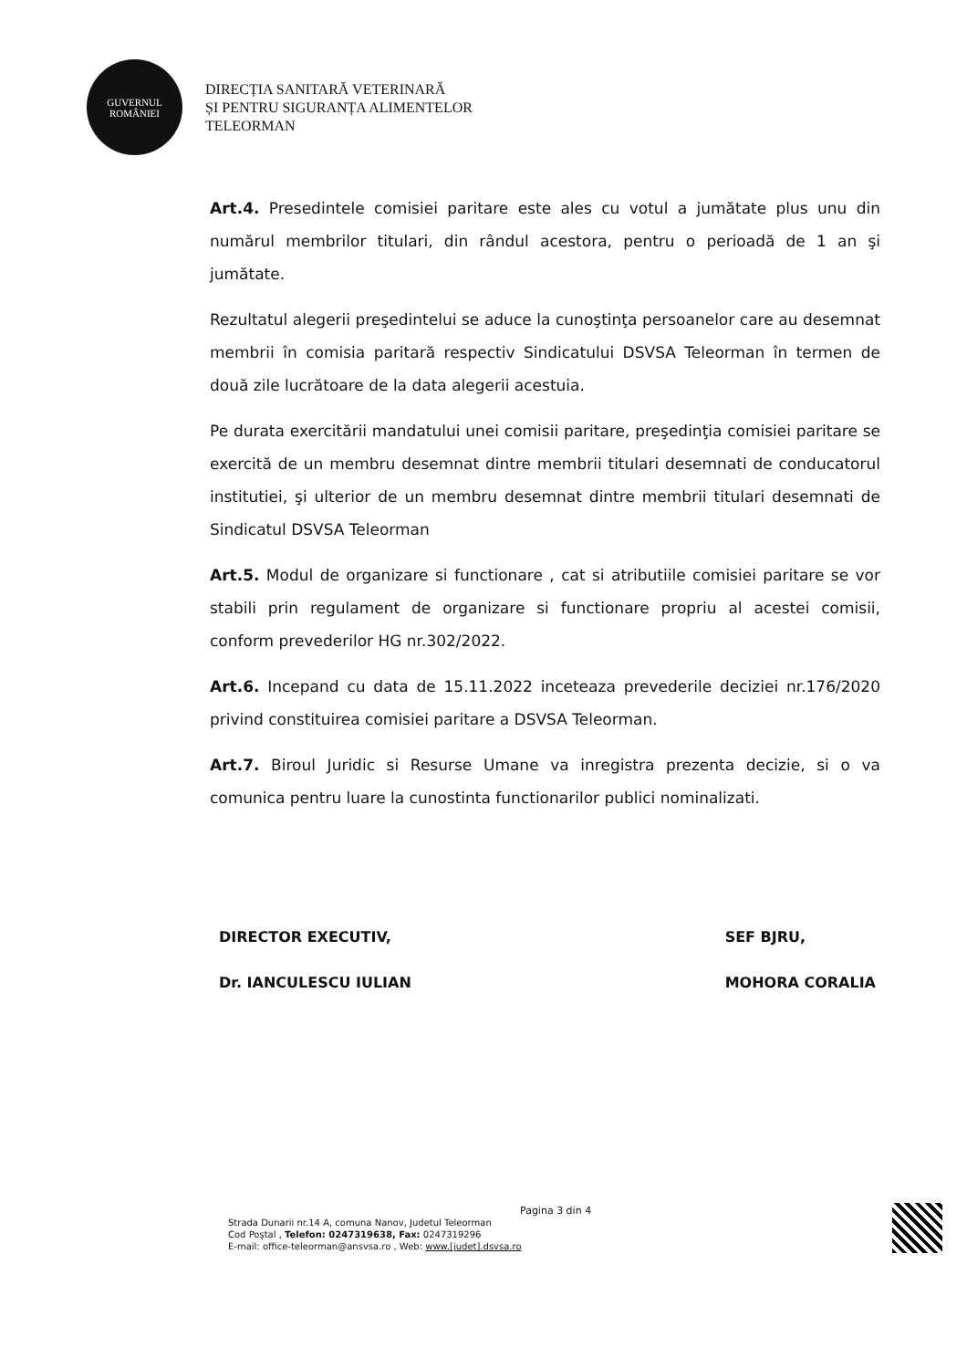GUVERNUL
ROMÂNIEI
DIRECȚIA SANITARĂ VETERINARĂ
ȘI PENTRU SIGURANȚA ALIMENTELOR
TELEORMAN
Art.4. Presedintele comisiei paritare este ales cu votul a jumătate plus unu din numărul membrilor titulari, din rândul acestora, pentru o perioadă de 1 an şi jumătate.
Rezultatul alegerii preşedintelui se aduce la cunoştinţa persoanelor care au desemnat membrii în comisia paritară respectiv Sindicatului DSVSA Teleorman în termen de două zile lucrătoare de la data alegerii acestuia.
Pe durata exercitării mandatului unei comisii paritare, preşedinţia comisiei paritare se exercită de un membru desemnat dintre membrii titulari desemnati de conducatorul institutiei, şi ulterior de un membru desemnat dintre membrii titulari desemnati de Sindicatul DSVSA Teleorman
Art.5. Modul de organizare si functionare , cat si atributiile comisiei paritare se vor stabili prin regulament de organizare si functionare propriu al acestei comisii, conform prevederilor HG nr.302/2022.
Art.6. Incepand cu data de 15.11.2022 inceteaza prevederile deciziei nr.176/2020 privind constituirea comisiei paritare a DSVSA Teleorman.
Art.7. Biroul Juridic si Resurse Umane va inregistra prezenta decizie, si o va comunica pentru luare la cunostinta functionarilor publici nominalizati.
DIRECTOR EXECUTIV,
Dr. IANCULESCU IULIAN
SEF BJRU,
MOHORA CORALIA
Pagina 3 din 4
Strada Dunarii nr.14 A, comuna Nanov, Judetul Teleorman
Cod Poştal , Telefon: 0247319638, Fax: 0247319296
E-mail: office-teleorman@ansvsa.ro , Web: www.[judet].dsvsa.ro